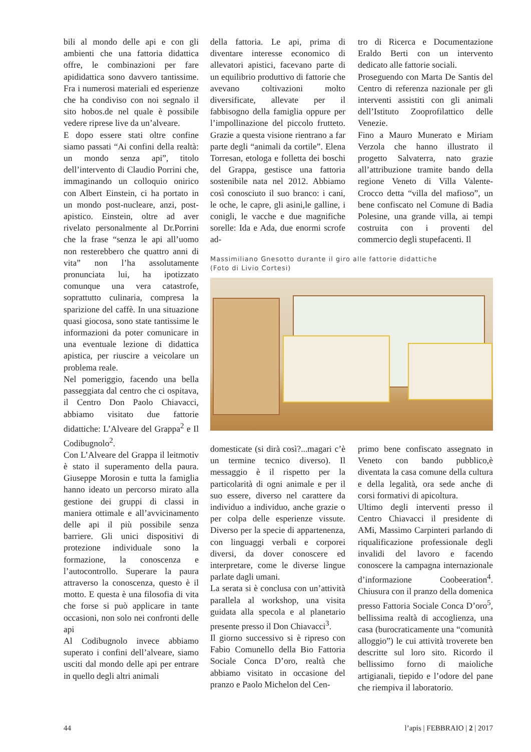bili al mondo delle api e con gli ambienti che una fattoria didattica offre, le combinazioni per fare apididattica sono davvero tantissime. Fra i numerosi materiali ed esperienze che ha condiviso con noi segnalo il sito hobos.de nel quale è possibile vedere riprese live da un’alveare.
E dopo essere stati oltre confine siamo passati “Ai confini della realtà: un mondo senza api”, titolo dell’intervento di Claudio Porrini che, immaginando un colloquio onirico con Albert Einstein, ci ha portato in un mondo post-nucleare, anzi, post-apistico. Einstein, oltre ad aver rivelato personalmente al Dr.Porrini che la frase “senza le api all’uomo non resterebbero che quattro anni di vita” non l’ha assolutamente pronunciata lui, ha ipotizzato comunque una vera catastrofe, soprattutto culinaria, compresa la sparizione del caffè. In una situazione quasi giocosa, sono state tantissime le informazioni da poter comunicare in una eventuale lezione di didattica apistica, per riuscire a veicolare un problema reale.
Nel pomeriggio, facendo una bella passeggiata dal centro che ci ospitava, il Centro Don Paolo Chiavacci, abbiamo visitato due fattorie didattiche: L’Alveare del Grappa<sup>2</sup> e Il Codibugnolo<sup>2</sup>.
Con L’Alveare del Grappa il leitmotiv è stato il superamento della paura. Giuseppe Morosin e tutta la famiglia hanno ideato un percorso mirato alla gestione dei gruppi di classi in maniera ottimale e all’avvicinamento delle api il più possibile senza barriere. Gli unici dispositivi di protezione individuale sono la formazione, la conoscenza e l’autocontrollo. Superare la paura attraverso la conoscenza, questo è il motto. E questa è una filosofia di vita che forse si può applicare in tante occasioni, non solo nei confronti delle api
Al Codibugnolo invece abbiamo superato i confini dell’alveare, siamo usciti dal mondo delle api per entrare in quello degli altri animali
della fattoria. Le api, prima di diventare interesse economico di allevatori apistici, facevano parte di un equilibrio produttivo di fattorie che avevano coltivazioni molto diversificate, allevate per il fabbisogno della famiglia oppure per l’impollinazione del piccolo frutteto. Grazie a questa visione rientrano a far parte degli “animali da cortile”. Elena Torresan, etologa e folletta dei boschi del Grappa, gestisce una fattoria sostenibile nata nel 2012. Abbiamo così conosciuto il suo branco: i cani, le oche, le capre, gli asini,le galline, i conigli, le vacche e due magnifiche sorelle: Ida e Ada, due enormi scrofe ad-
tro di Ricerca e Documentazione Eraldo Berti con un intervento dedicato alle fattorie sociali.
Proseguendo con Marta De Santis del Centro di referenza nazionale per gli interventi assistiti con gli animali dell’Istituto Zooprofilattico delle Venezie.
Fino a Mauro Munerato e Miriam Verzola che hanno illustrato il progetto Salvaterra, nato grazie all’attribuzione tramite bando della regione Veneto di Villa Valente-Crocco detta “villa del mafioso”, un bene confiscato nel Comune di Badia Polesine, una grande villa, ai tempi costruita con i proventi del commercio degli stupefacenti. Il
Massimiliano Gnesotto durante il giro alle fattorie didattiche
(Foto di Livio Cortesi)
domesticate (si dirà così?...magari c’è un termine tecnico diverso). Il messaggio è il rispetto per la particolarità di ogni animale e per il suo essere, diverso nel carattere da individuo a individuo, anche grazie o per colpa delle esperienze vissute. Diverso per la specie di appartenenza, con linguaggi verbali e corporei diversi, da dover conoscere ed interpretare, come le diverse lingue parlate dagli umani.
La serata si è conclusa con un’attività parallela al workshop, una visita guidata alla specola e al planetario presente presso il Don Chiavacci<sup>3</sup>.
Il giorno successivo si è ripreso con Fabio Comunello della Bio Fattoria Sociale Conca D’oro, realtà che abbiamo visitato in occasione del pranzo e Paolo Michelon del Cen-
primo bene confiscato assegnato in Veneto con bando pubblico,è diventata la casa comune della cultura e della legalità, ora sede anche di corsi formativi di apicoltura.
Ultimo degli interventi presso il Centro Chiavacci il presidente di AMi, Massimo Carpinteri parlando di riqualificazione professionale degli invalidi del lavoro e facendo conoscere la campagna internazionale d’informazione Coobeeration<sup>4</sup>. Chiusura con il pranzo della domenica presso Fattoria Sociale Conca D’oro<sup>5</sup>, bellissima realtà di accoglienza, una casa (burocraticamente una “comunità alloggio”) le cui attività troverete ben descritte sul loro sito. Ricordo il bellissimo forno di maioliche artigianali, tiepido e l’odore del pane che riempiva il laboratorio.
44 l’apis | FEBBRAIO | 2 | 2017